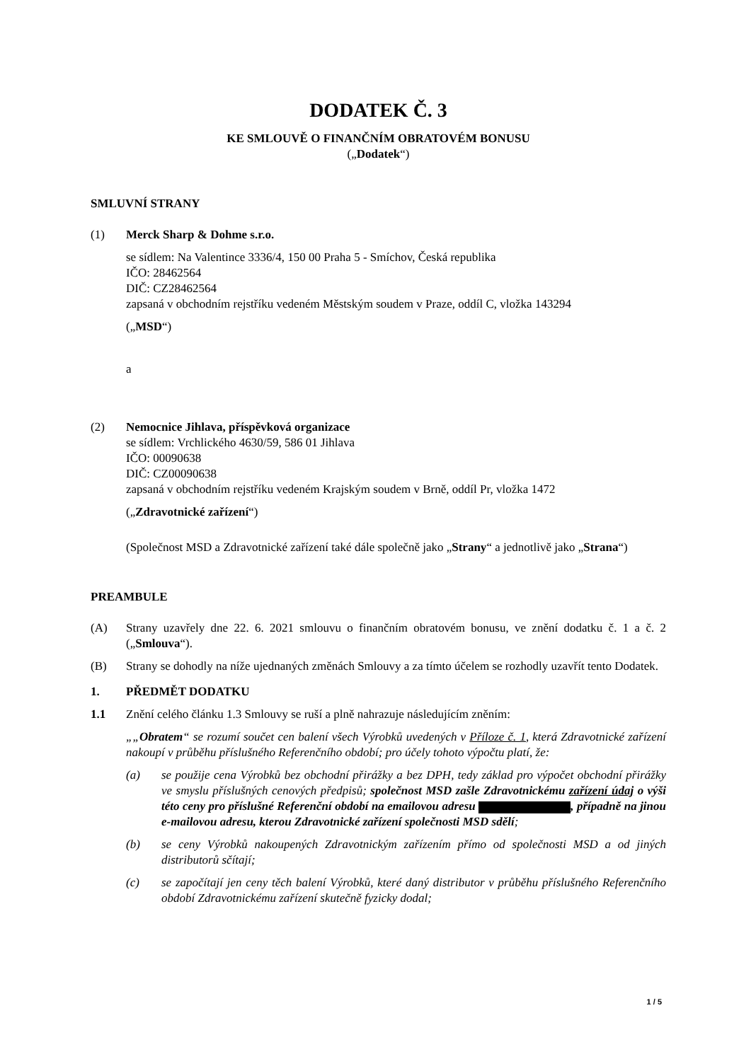DODATEK Č. 3
KE SMLOUVĚ O FINANČNÍM OBRATOVÉM BONUSU
(„Dodatek“)
SMLUVNÍ STRANY
(1) Merck Sharp & Dohme s.r.o.
se sídlem: Na Valentince 3336/4, 150 00 Praha 5 - Smíchov, Česká republika
IČO: 28462564
DIČ: CZ28462564
zapsaná v obchodním rejstříku vedeném Městským soudem v Praze, oddíl C, vložka 143294
(„MSD“)
a
(2) Nemocnice Jihlava, příspěvková organizace
se sídlem: Vrchlického 4630/59, 586 01 Jihlava
IČO: 00090638
DIČ: CZ00090638
zapsaná v obchodním rejstříku vedeném Krajským soudem v Brně, oddíl Pr, vložka 1472
(„Zdravotnické zařízení“)
(Společnost MSD a Zdravotnické zařízení také dále společně jako „Strany“ a jednotlivě jako „Strana“)
PREAMBULE
(A) Strany uzavřely dne 22. 6. 2021 smlouvu o finančním obratovém bonusu, ve znění dodatku č. 1 a č. 2 („Smlouva“).
(B) Strany se dohodly na níže ujednaných změnách Smlouvy a za tímto účelem se rozhodly uzavřít tento Dodatek.
1. PŘEDMĚT DODATKU
1.1 Znění celého článku 1.3 Smlouvy se ruší a plně nahrazuje následujícím zněním:
„„Obratem“ se rozumí součet cen balení všech Výrobků uvedených v Příloze č. 1, která Zdravotnické zařízení nakoupí v průběhu příslušného Referenčního období; pro účely tohoto výpočtu platí, že:
(a) se použije cena Výrobků bez obchodní přirážky a bez DPH, tedy základ pro výpočet obchodní přirážky ve smyslu příslušných cenových předpisů; společnost MSD zašle Zdravotnickému zařízení údaj o výši této ceny pro příslušné Referenční období na emailovou adresu , případně na jinou e-mailovou adresu, kterou Zdravotnické zařízení společnosti MSD sdělí;
(b) se ceny Výrobků nakoupených Zdravotnickým zařízením přímo od společnosti MSD a od jiných distributorů sčítají;
(c) se započítají jen ceny těch balení Výrobků, které daný distributor v průběhu příslušného Referenčního období Zdravotnickému zařízení skutečně fyzicky dodal;
1 / 5